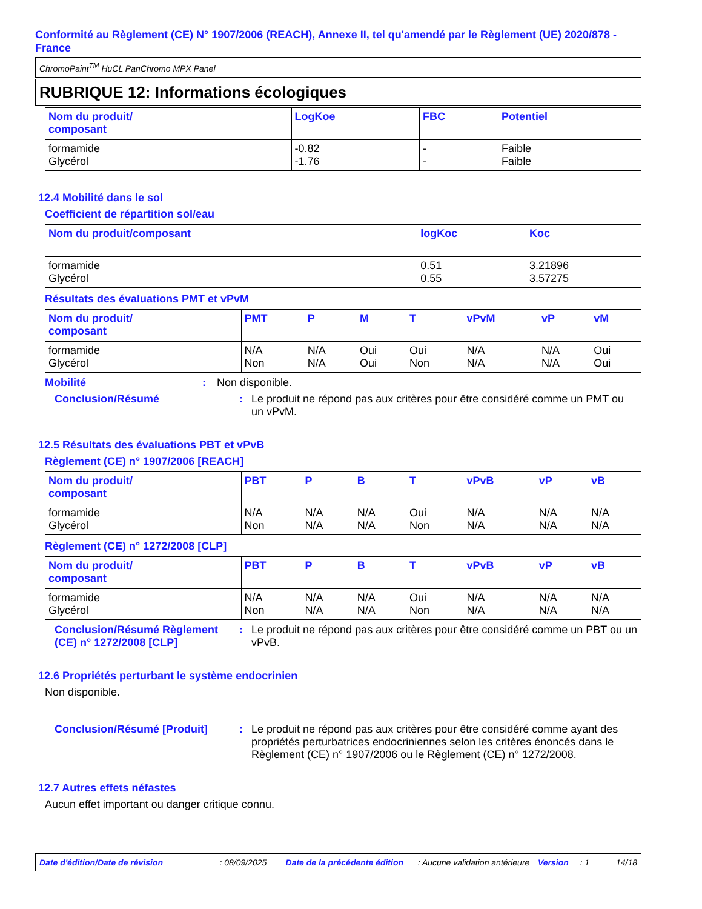Conformité au Règlement (CE) N° 1907/2006 (REACH), Annexe II, tel qu'amendé par le Règlement (UE) 2020/878 - France
ChromoPaint<sup>TM</sup> HuCL PanChromo MPX Panel
RUBRIQUE 12: Informations écologiques
| Nom du produit/ composant | LogKoe | FBC | Potentiel |
| --- | --- | --- | --- |
| formamide Glycérol | -0.82 -1.76 | - - | Faible Faible |
12.4 Mobilité dans le sol
Coefficient de répartition sol/eau
| Nom du produit/composant | logKoc | Koc |
| --- | --- | --- |
| formamide Glycérol | 0.51 0.55 | 3.21896 3.57275 |
Résultats des évaluations PMT et vPvM
| Nom du produit/ composant | PMT | P | M | T | vPvM | vP | vM |
| --- | --- | --- | --- | --- | --- | --- | --- |
| formamide Glycérol | N/A Non | N/A N/A | Oui Oui | Oui Non | N/A N/A | N/A N/A | Oui Oui |
Mobilité: Non disponible.
Conclusion/Résumé: Le produit ne répond pas aux critères pour être considéré comme un PMT ou un vPvM.
12.5 Résultats des évaluations PBT et vPvB
Règlement (CE) n° 1907/2006 [REACH]
| Nom du produit/ composant | PBT | P | B | T | vPvB | vP | vB |
| --- | --- | --- | --- | --- | --- | --- | --- |
| formamide Glycérol | N/A Non | N/A N/A | N/A N/A | Oui Non | N/A N/A | N/A N/A | N/A N/A |
Règlement (CE) n° 1272/2008 [CLP]
| Nom du produit/ composant | PBT | P | B | T | vPvB | vP | vB |
| --- | --- | --- | --- | --- | --- | --- | --- |
| formamide Glycérol | N/A Non | N/A N/A | N/A N/A | Oui Non | N/A N/A | N/A N/A | N/A N/A |
Conclusion/Résumé Règlement (CE) n° 1272/2008 [CLP]: Le produit ne répond pas aux critères pour être considéré comme un PBT ou un vPvB.
12.6 Propriétés perturbant le système endocrinien
Non disponible.
Conclusion/Résumé [Produit]: Le produit ne répond pas aux critères pour être considéré comme ayant des propriétés perturbatrices endocriniennes selon les critères énoncés dans le Règlement (CE) n° 1907/2006 ou le Règlement (CE) n° 1272/2008.
12.7 Autres effets néfastes
Aucun effet important ou danger critique connu.
Date d'édition/Date de révision: 08/09/2025 Date de la précédente édition: Aucune validation antérieure Version: 1 14/18